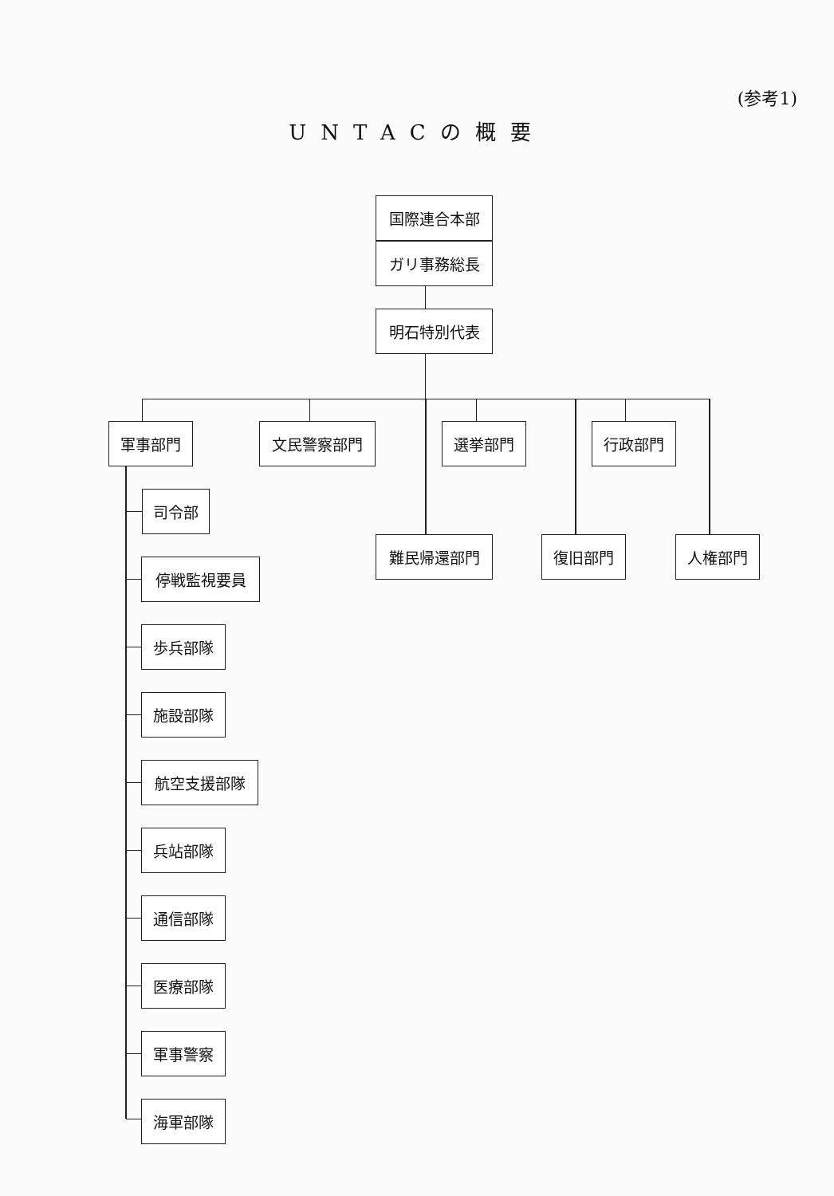(参考1)
UNTACの概要
国際連合本部
ガリ事務総長
明石特別代表
軍事部門 文民警察部門 選挙部門 行政部門
難民帰還部門 復旧部門 人権部門
司令部
停戦監視要員
歩兵部隊
施設部隊
航空支援部隊
兵站部隊
通信部隊
医療部隊
軍事警察
海軍部隊